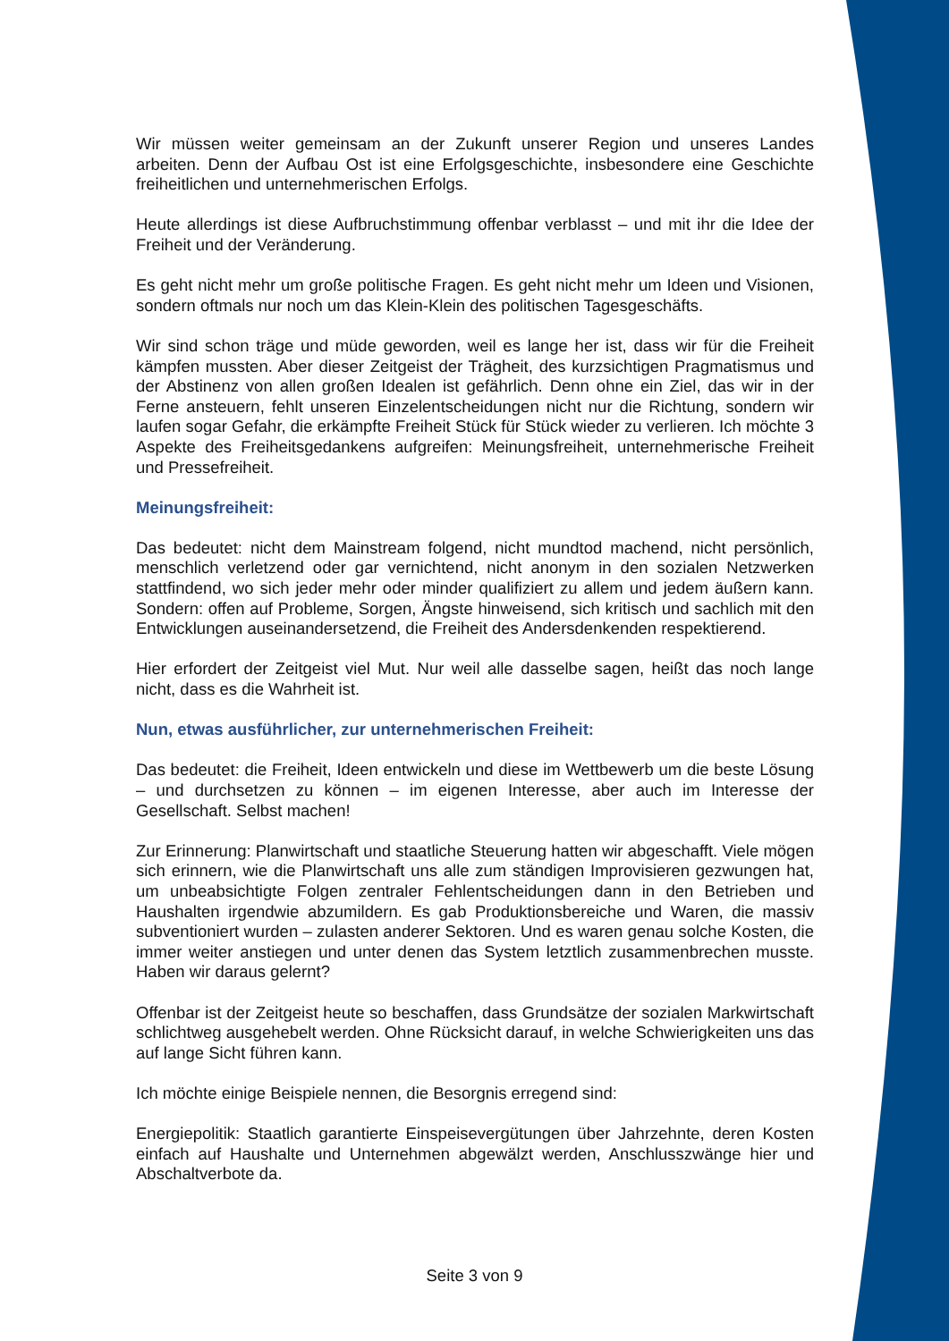Wir müssen weiter gemeinsam an der Zukunft unserer Region und unseres Landes arbeiten. Denn der Aufbau Ost ist eine Erfolgsgeschichte, insbesondere eine Geschichte freiheitlichen und unternehmerischen Erfolgs.
Heute allerdings ist diese Aufbruchstimmung offenbar verblasst – und mit ihr die Idee der Freiheit und der Veränderung.
Es geht nicht mehr um große politische Fragen. Es geht nicht mehr um Ideen und Visionen, sondern oftmals nur noch um das Klein-Klein des politischen Tagesgeschäfts.
Wir sind schon träge und müde geworden, weil es lange her ist, dass wir für die Freiheit kämpfen mussten. Aber dieser Zeitgeist der Trägheit, des kurzsichtigen Pragmatismus und der Abstinenz von allen großen Idealen ist gefährlich. Denn ohne ein Ziel, das wir in der Ferne ansteuern, fehlt unseren Einzelentscheidungen nicht nur die Richtung, sondern wir laufen sogar Gefahr, die erkämpfte Freiheit Stück für Stück wieder zu verlieren. Ich möchte 3 Aspekte des Freiheitsgedankens aufgreifen: Meinungsfreiheit, unternehmerische Freiheit und Pressefreiheit.
Meinungsfreiheit:
Das bedeutet: nicht dem Mainstream folgend, nicht mundtod machend, nicht persönlich, menschlich verletzend oder gar vernichtend, nicht anonym in den sozialen Netzwerken stattfindend, wo sich jeder mehr oder minder qualifiziert zu allem und jedem äußern kann. Sondern: offen auf Probleme, Sorgen, Ängste hinweisend, sich kritisch und sachlich mit den Entwicklungen auseinandersetzend, die Freiheit des Andersdenkenden respektierend.
Hier erfordert der Zeitgeist viel Mut. Nur weil alle dasselbe sagen, heißt das noch lange nicht, dass es die Wahrheit ist.
Nun, etwas ausführlicher, zur unternehmerischen Freiheit:
Das bedeutet: die Freiheit, Ideen entwickeln und diese im Wettbewerb um die beste Lösung – und durchsetzen zu können – im eigenen Interesse, aber auch im Interesse der Gesellschaft. Selbst machen!
Zur Erinnerung: Planwirtschaft und staatliche Steuerung hatten wir abgeschafft. Viele mögen sich erinnern, wie die Planwirtschaft uns alle zum ständigen Improvisieren gezwungen hat, um unbeabsichtigte Folgen zentraler Fehlentscheidungen dann in den Betrieben und Haushalten irgendwie abzumildern. Es gab Produktionsbereiche und Waren, die massiv subventioniert wurden – zulasten anderer Sektoren. Und es waren genau solche Kosten, die immer weiter anstiegen und unter denen das System letztlich zusammenbrechen musste. Haben wir daraus gelernt?
Offenbar ist der Zeitgeist heute so beschaffen, dass Grundsätze der sozialen Markwirtschaft schlichtweg ausgehebelt werden. Ohne Rücksicht darauf, in welche Schwierigkeiten uns das auf lange Sicht führen kann.
Ich möchte einige Beispiele nennen, die Besorgnis erregend sind:
Energiepolitik: Staatlich garantierte Einspeisevergütungen über Jahrzehnte, deren Kosten einfach auf Haushalte und Unternehmen abgewälzt werden, Anschlusszwänge hier und Abschaltverbote da.
Seite 3 von 9